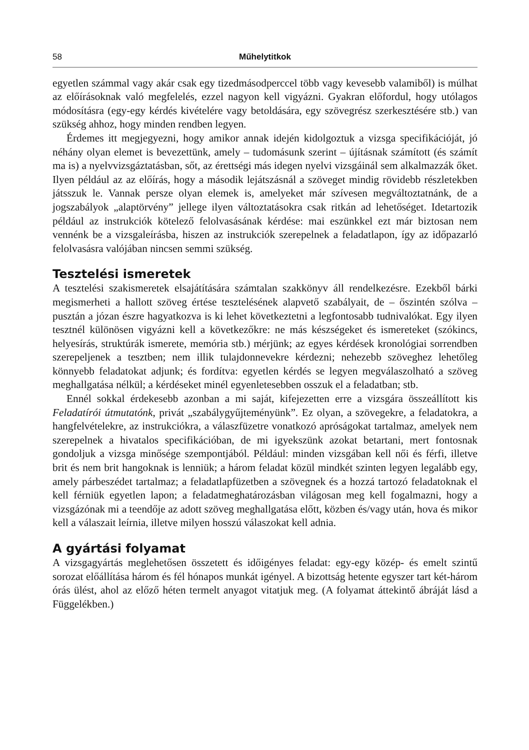58 Műhelytitkok
egyetlen számmal vagy akár csak egy tizedmásodperccel több vagy kevesebb valamiből) is múlhat az előírásoknak való megfelelés, ezzel nagyon kell vigyázni. Gyakran előfordul, hogy utólagos módosításra (egy-egy kérdés kivételére vagy betoldására, egy szövegrész szerkesztésére stb.) van szükség ahhoz, hogy minden rendben legyen.
Érdemes itt megjegyezni, hogy amikor annak idején kidolgoztuk a vizsga specifikációját, jó néhány olyan elemet is bevezettünk, amely – tudomásunk szerint – újításnak számított (és számít ma is) a nyelvvizsgáztatásban, sőt, az érettségi más idegen nyelvi vizsgáinál sem alkalmazzák őket. Ilyen például az az előírás, hogy a második lejátszásnál a szöveget mindig rövidebb részletekben játsszuk le. Vannak persze olyan elemek is, amelyeket már szívesen megváltoztatnánk, de a jogszabályok „alaptörvény” jellege ilyen változtatásokra csak ritkán ad lehetőséget. Idetartozik például az instrukciók kötelező felolvasásának kérdése: mai eszünkkel ezt már biztosan nem vennénk be a vizsgaleírásba, hiszen az instrukciók szerepelnek a feladatlapon, így az időpazarló felolvasásra valójában nincsen semmi szükség.
Tesztelési ismeretek
A tesztelési szakismeretek elsajátítására számtalan szakkönyv áll rendelkezésre. Ezekből bárki megismerheti a hallott szöveg értése tesztelésének alapvető szabályait, de – őszintén szólva – pusztán a józan észre hagyatkozva is ki lehet következtetni a legfontosabb tudnivalókat. Egy ilyen tesztnél különösen vigyázni kell a következőkre: ne más készségeket és ismereteket (szókincs, helyesírás, struktúrák ismerete, memória stb.) mérjünk; az egyes kérdések kronológiai sorrendben szerepeljenek a tesztben; nem illik tulajdonnevekre kérdezni; nehezebb szöveghez lehetőleg könnyebb feladatokat adjunk; és fordítva: egyetlen kérdés se legyen megválaszolható a szöveg meghallgatása nélkül; a kérdéseket minél egyenletesebben osszuk el a feladatban; stb.
Ennél sokkal érdekesebb azonban a mi saját, kifejezetten erre a vizsgára összeállított kis Feladatírói útmutatónk, privát „szabálygyűjteményünk”. Ez olyan, a szövegekre, a feladatokra, a hangfelvételekre, az instrukciókra, a válaszfüzetre vonatkozó apróságokat tartalmaz, amelyek nem szerepelnek a hivatalos specifikációban, de mi igyekszünk azokat betartani, mert fontosnak gondoljuk a vizsga minősége szempontjából. Például: minden vizsgában kell női és férfi, illetve brit és nem brit hangoknak is lenniük; a három feladat közül mindkét szinten legyen legalább egy, amely párbeszédet tartalmaz; a feladatlapfüzetben a szövegnek és a hozzá tartozó feladatoknak el kell férniük egyetlen lapon; a feladatmeghatározásban világosan meg kell fogalmazni, hogy a vizsgázónak mi a teendője az adott szöveg meghallgatása előtt, közben és/vagy után, hova és mikor kell a válaszait leírnia, illetve milyen hosszú válaszokat kell adnia.
A gyártási folyamat
A vizsgagyártás meglehetősen összetett és időigényes feladat: egy-egy közép- és emelt szintű sorozat előállítása három és fél hónapos munkát igényel. A bizottság hetente egyszer tart két-három órás ülést, ahol az előző héten termelt anyagot vitatjuk meg. (A folyamat áttekintő ábráját lásd a Függelékben.)